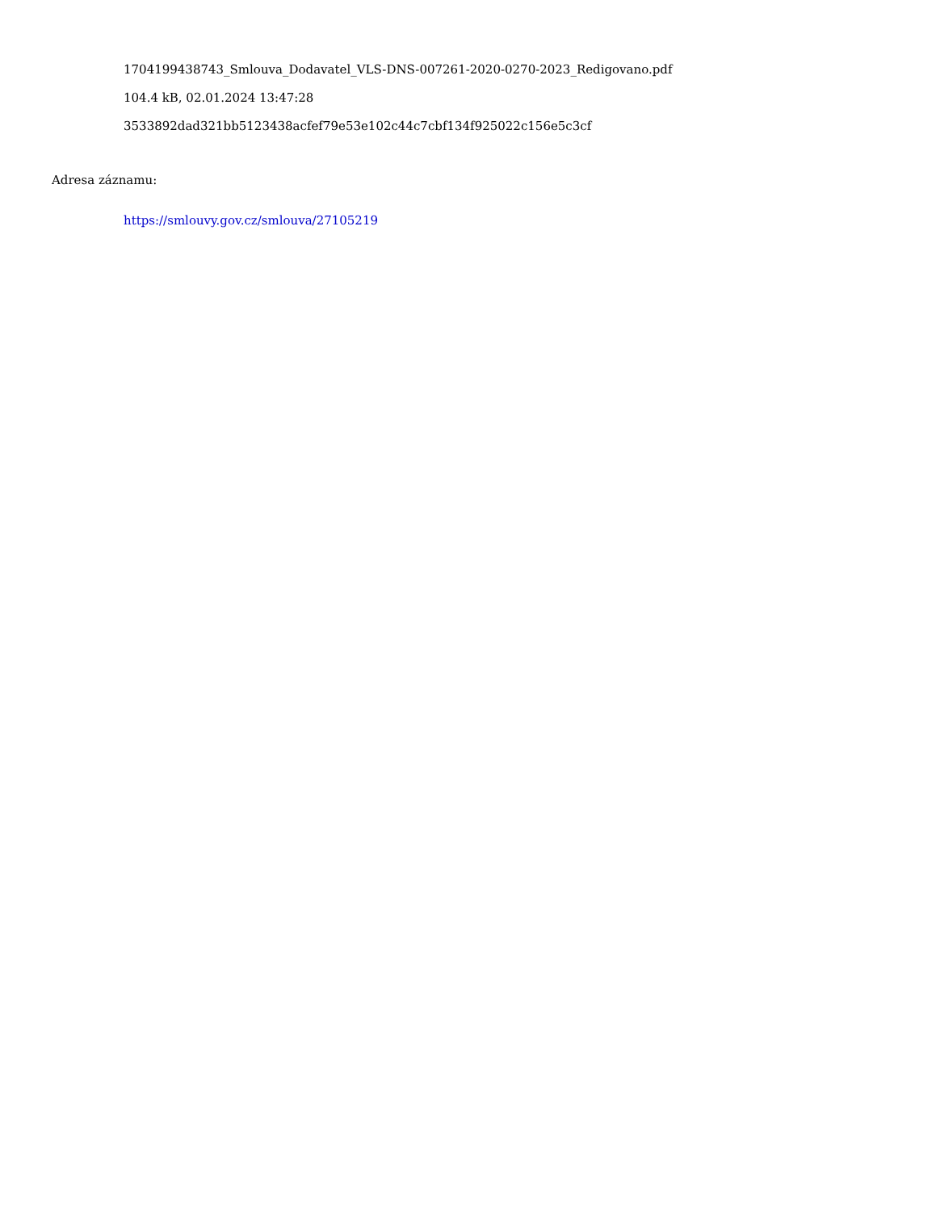1704199438743_Smlouva_Dodavatel_VLS-DNS-007261-2020-0270-2023_Redigovano.pdf
104.4 kB, 02.01.2024 13:47:28
3533892dad321bb5123438acfef79e53e102c44c7cbf134f925022c156e5c3cf
Adresa záznamu:
https://smlouvy.gov.cz/smlouva/27105219